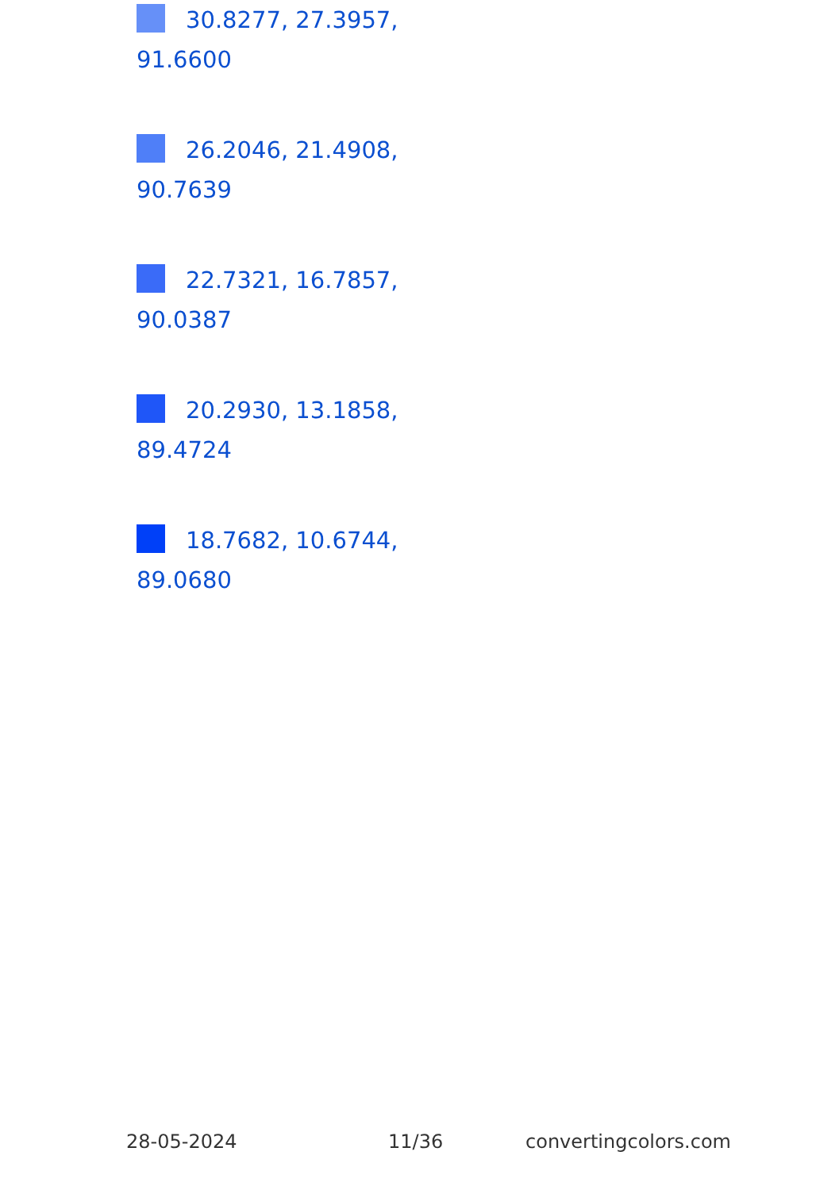30.8277, 27.3957, 91.6600
26.2046, 21.4908, 90.7639
22.7321, 16.7857, 90.0387
20.2930, 13.1858, 89.4724
18.7682, 10.6744, 89.0680
28-05-2024 11/36 convertingcolors.com